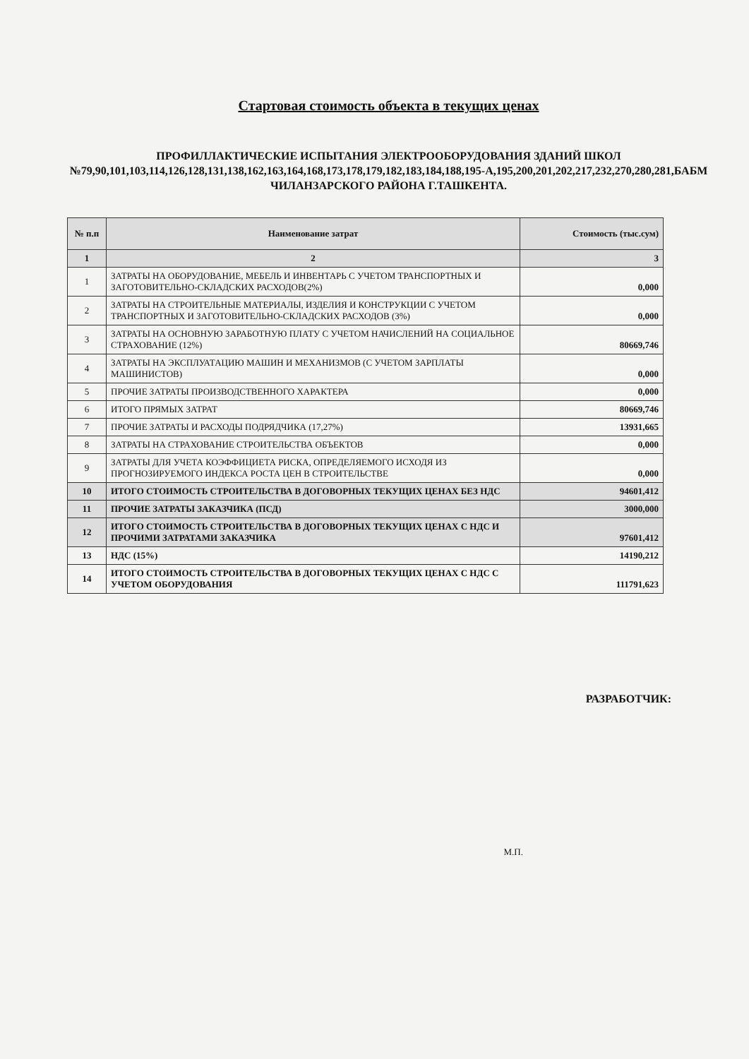Стартовая стоимость объекта в текущих ценах
ПРОФИЛЛАКТИЧЕСКИЕ ИСПЫТАНИЯ ЭЛЕКТРООБОРУДОВАНИЯ ЗДАНИЙ ШКОЛ №79,90,101,103,114,126,128,131,138,162,163,164,168,173,178,179,182,183,184,188,195-А,195,200,201,202,217,232,270,280,281,БАБМ ЧИЛАНЗАРСКОГО РАЙОНА Г.ТАШКЕНТА.
| № п.п | Наименование затрат | Стоимость (тыс.сум) |
| --- | --- | --- |
| 1 | 2 | 3 |
| 1 | ЗАТРАТЫ НА ОБОРУДОВАНИЕ, МЕБЕЛЬ И ИНВЕНТАРЬ С УЧЕТОМ ТРАНСПОРТНЫХ И ЗАГОТОВИТЕЛЬНО-СКЛАДСКИХ РАСХОДОВ(2%) | 0,000 |
| 2 | ЗАТРАТЫ НА СТРОИТЕЛЬНЫЕ МАТЕРИАЛЫ, ИЗДЕЛИЯ И КОНСТРУКЦИИ С УЧЕТОМ ТРАНСПОРТНЫХ И ЗАГОТОВИТЕЛЬНО-СКЛАДСКИХ РАСХОДОВ (3%) | 0,000 |
| 3 | ЗАТРАТЫ НА ОСНОВНУЮ ЗАРАБОТНУЮ ПЛАТУ С УЧЕТОМ НАЧИСЛЕНИЙ НА СОЦИАЛЬНОЕ СТРАХОВАНИЕ (12%) | 80669,746 |
| 4 | ЗАТРАТЫ НА ЭКСПЛУАТАЦИЮ МАШИН И МЕХАНИЗМОВ (С УЧЕТОМ ЗАРПЛАТЫ МАШИНИСТОВ) | 0,000 |
| 5 | ПРОЧИЕ ЗАТРАТЫ ПРОИЗВОДСТВЕННОГО ХАРАКТЕРА | 0,000 |
| 6 | ИТОГО ПРЯМЫХ ЗАТРАТ | 80669,746 |
| 7 | ПРОЧИЕ ЗАТРАТЫ И РАСХОДЫ ПОДРЯДЧИКА (17,27%) | 13931,665 |
| 8 | ЗАТРАТЫ НА СТРАХОВАНИЕ СТРОИТЕЛЬСТВА ОБЪЕКТОВ | 0,000 |
| 9 | ЗАТРАТЫ ДЛЯ УЧЕТА КОЭФФИЦИЕТА РИСКА, ОПРЕДЕЛЯЕМОГО ИСХОДЯ ИЗ ПРОГНОЗИРУЕМОГО ИНДЕКСА РОСТА ЦЕН В СТРОИТЕЛЬСТВЕ | 0,000 |
| 10 | ИТОГО СТОИМОСТЬ СТРОИТЕЛЬСТВА В ДОГОВОРНЫХ ТЕКУЩИХ ЦЕНАХ БЕЗ НДС | 94601,412 |
| 11 | ПРОЧИЕ ЗАТРАТЫ ЗАКАЗЧИКА (ПСД) | 3000,000 |
| 12 | ИТОГО СТОИМОСТЬ СТРОИТЕЛЬСТВА В ДОГОВОРНЫХ ТЕКУЩИХ ЦЕНАХ С НДС И ПРОЧИМИ ЗАТРАТАМИ ЗАКАЗЧИКА | 97601,412 |
| 13 | НДС (15%) | 14190,212 |
| 14 | ИТОГО СТОИМОСТЬ СТРОИТЕЛЬСТВА В ДОГОВОРНЫХ ТЕКУЩИХ ЦЕНАХ С НДС С УЧЕТОМ ОБОРУДОВАНИЯ | 111791,623 |
РАЗРАБОТЧИК:
М.П.